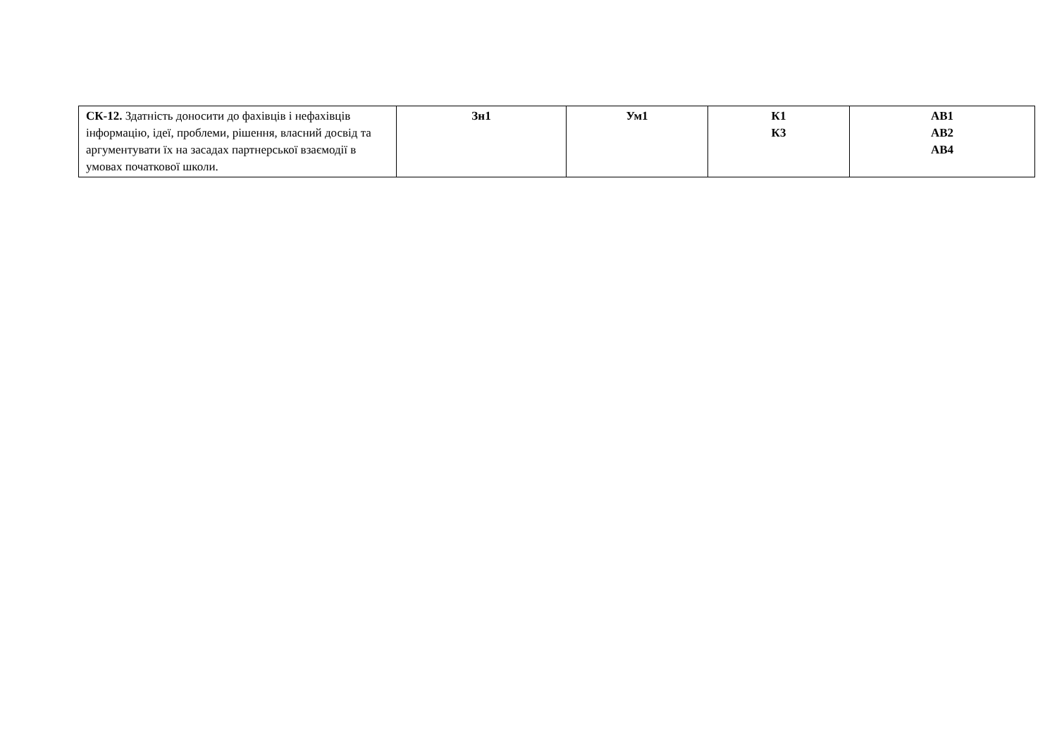| СК-12. Здатність доносити до фахівців і нефахівців інформацію, ідеї, проблеми, рішення, власний досвід та аргументувати їх на засадах партнерської взаємодії в умовах початкової школи. | Зн1 | Ум1 | К1 К3 | АВ1 АВ2 АВ4 |